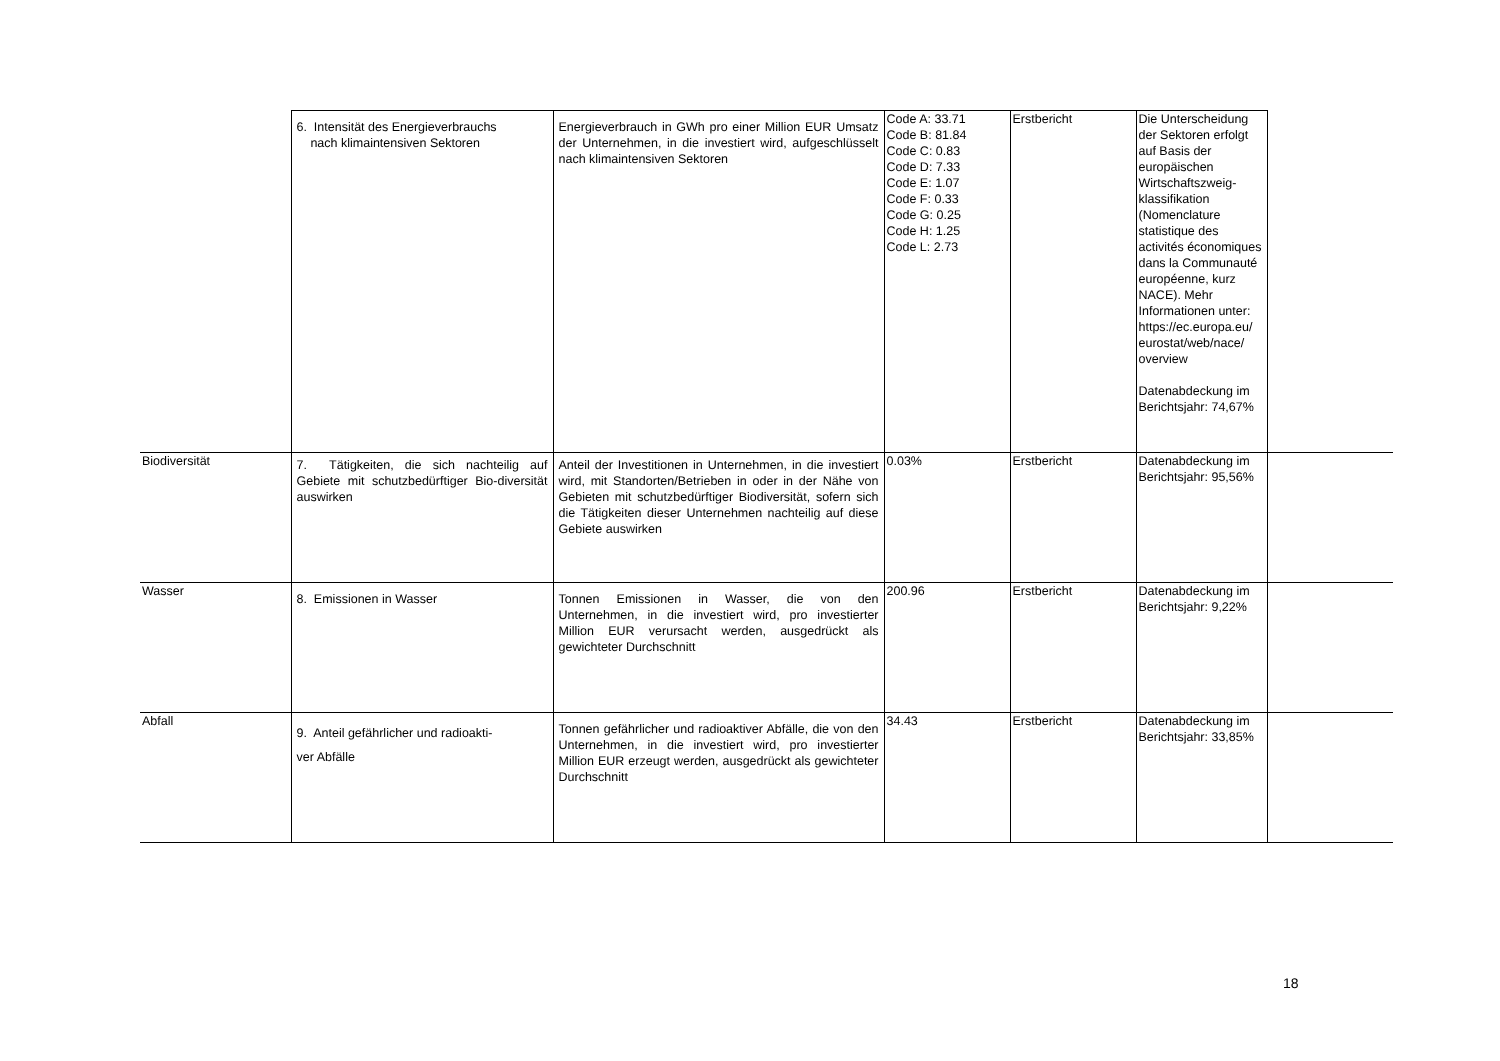| | 6. Intensität des Energieverbrauchs nach klimaintensiven Sektoren | Energieverbrauch in GWh pro einer Million EUR Umsatz der Unternehmen, in die investiert wird, aufgeschlüsselt nach klimaintensiven Sektoren | Code A: 33.71 Code B: 81.84 Code C: 0.83 Code D: 7.33 Code E: 1.07 Code F: 0.33 Code G: 0.25 Code H: 1.25 Code L: 2.73 | Erstbericht | Die Unterscheidung der Sektoren erfolgt auf Basis der europäischen Wirtschaftszweig-klassifikation (Nomenclature statistique des activités économiques dans la Communauté européenne, kurz NACE). Mehr Informationen unter: https://ec.europa.eu/ eurostat/web/nace/ overview Datenabdeckung im Berichtsjahr: 74,67% | |
| Biodiversität | 7. Tätigkeiten, die sich nachteilig auf Gebiete mit schutzbedürftiger Bio-diversität auswirken | Anteil der Investitionen in Unternehmen, in die investiert wird, mit Standorten/Betrieben in oder in der Nähe von Gebieten mit schutzbedürftiger Biodiversität, sofern sich die Tätigkeiten dieser Unternehmen nachteilig auf diese Gebiete auswirken | 0.03% | Erstbericht | Datenabdeckung im Berichtsjahr: 95,56% | |
| Wasser | 8. Emissionen in Wasser | Tonnen Emissionen in Wasser, die von den Unternehmen, in die investiert wird, pro investierter Million EUR verursacht werden, ausgedrückt als gewichteter Durchschnitt | 200.96 | Erstbericht | Datenabdeckung im Berichtsjahr: 9,22% | |
| Abfall | 9. Anteil gefährlicher und radioakti- ver Abfälle | Tonnen gefährlicher und radioaktiver Abfälle, die von den Unternehmen, in die investiert wird, pro investierter Million EUR erzeugt werden, ausgedrückt als gewichteter Durchschnitt | 34.43 | Erstbericht | Datenabdeckung im Berichtsjahr: 33,85% | |
18